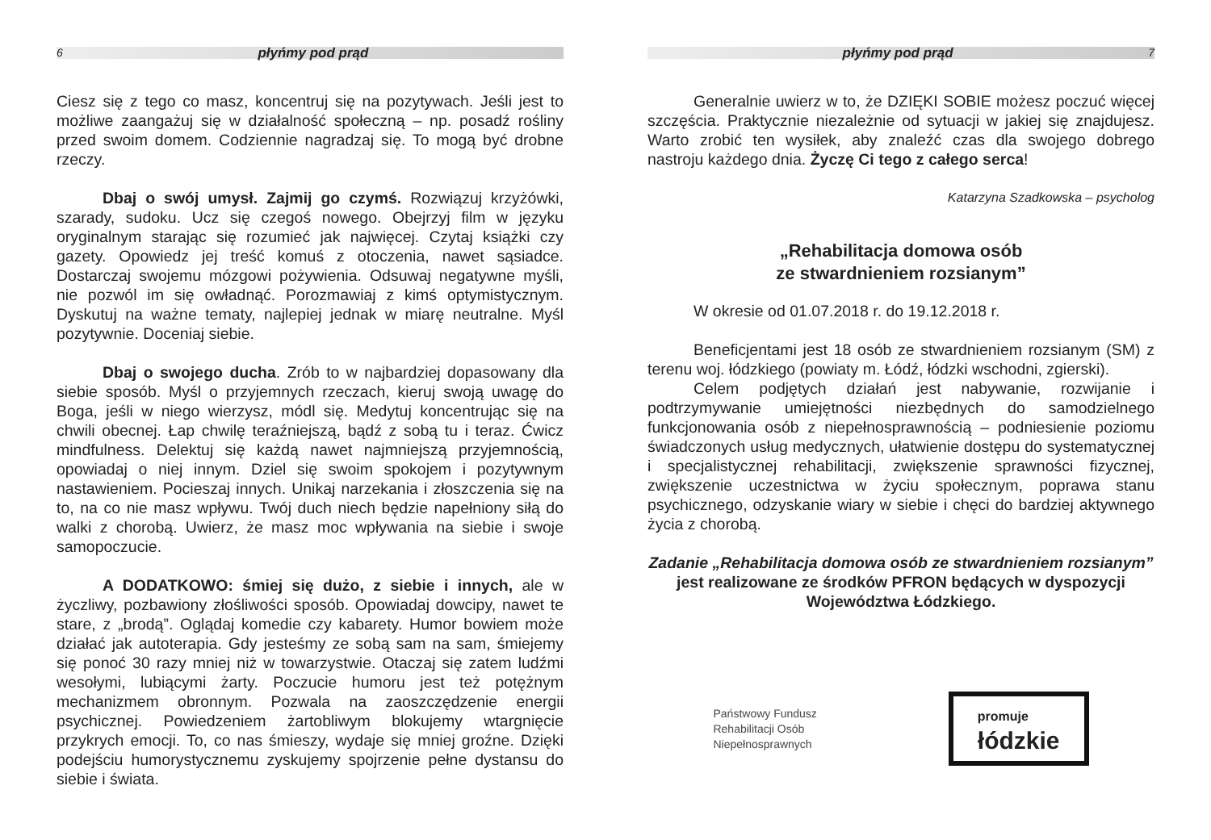6 płyńmy pod prąd
Ciesz się z tego co masz, koncentruj się na pozytywach. Jeśli jest to możliwe zaangażuj się w działalność społeczną – np. posadź rośliny przed swoim domem. Codziennie nagradzaj się. To mogą być drobne rzeczy.
Dbaj o swój umysł. Zajmij go czymś. Rozwiązuj krzyżówki, szarady, sudoku. Ucz się czegoś nowego. Obejrzyj film w języku oryginalnym starając się rozumieć jak najwięcej. Czytaj książki czy gazety. Opowiedz jej treść komuś z otoczenia, nawet sąsiadce. Dostarczaj swojemu mózgowi pożywienia. Odsuwaj negatywne myśli, nie pozwól im się owładnąć. Porozmawiaj z kimś optymistycznym. Dyskutuj na ważne tematy, najlepiej jednak w miarę neutralne. Myśl pozytywnie. Doceniaj siebie.
Dbaj o swojego ducha. Zrób to w najbardziej dopasowany dla siebie sposób. Myśl o przyjemnych rzeczach, kieruj swoją uwagę do Boga, jeśli w niego wierzysz, módl się. Medytuj koncentrując się na chwili obecnej. Łap chwilę teraźniejszą, bądź z sobą tu i teraz. Ćwicz mindfulness. Delektuj się każdą nawet najmniejszą przyjemnością, opowiadaj o niej innym. Dziel się swoim spokojem i pozytywnym nastawieniem. Pocieszaj innych. Unikaj narzekania i złoszczenia się na to, na co nie masz wpływu. Twój duch niech będzie napełniony siłą do walki z chorobą. Uwierz, że masz moc wpływania na siebie i swoje samopoczucie.
A DODATKOWO: śmiej się dużo, z siebie i innych, ale w życzliwy, pozbawiony złośliwości sposób. Opowiadaj dowcipy, nawet te stare, z „brodą”. Oglądaj komedie czy kabarety. Humor bowiem może działać jak autoterapia. Gdy jesteśmy ze sobą sam na sam, śmiejemy się ponoć 30 razy mniej niż w towarzystwie. Otaczaj się zatem ludźmi wesołymi, lubiącymi żarty. Poczucie humoru jest też potężnym mechanizmem obronnym. Pozwala na zaoszczędzenie energii psychicznej. Powiedzeniem żartobliwym blokujemy wtargnięcie przykrych emocji. To, co nas śmieszy, wydaje się mniej groźne. Dzięki podejściu humorystycznemu zyskujemy spojrzenie pełne dystansu do siebie i świata.
płyńmy pod prąd 7
Generalnie uwierz w to, że DZIĘKI SOBIE możesz poczuć więcej szczęścia. Praktycznie niezależnie od sytuacji w jakiej się znajdujesz. Warto zrobić ten wysiłek, aby znaleźć czas dla swojego dobrego nastroju każdego dnia. Życzę Ci tego z całego serca!
Katarzyna Szadkowska – psycholog
„Rehabilitacja domowa osób
ze stwardnieniem rozsianym”
W okresie od 01.07.2018 r. do 19.12.2018 r.
Beneficjentami jest 18 osób ze stwardnieniem rozsianym (SM) z terenu woj. łódzkiego (powiaty m. Łódź, łódzki wschodni, zgierski).
Celem podjętych działań jest nabywanie, rozwijanie i podtrzymywanie umiejętności niezbędnych do samodzielnego funkcjonowania osób z niepełnosprawnością – podniesienie poziomu świadczonych usług medycznych, ułatwienie dostępu do systematycznej i specjalistycznej rehabilitacji, zwiększenie sprawności fizycznej, zwiększenie uczestnictwa w życiu społecznym, poprawa stanu psychicznego, odzyskanie wiary w siebie i chęci do bardziej aktywnego życia z chorobą.
Zadanie „Rehabilitacja domowa osób ze stwardnieniem rozsianym” jest realizowane ze środków PFRON będących w dyspozycji Województwa Łódzkiego.
Państwowy Fundusz
Rehabilitacji Osób
Niepełnosprawnych
promuje
łódzkie